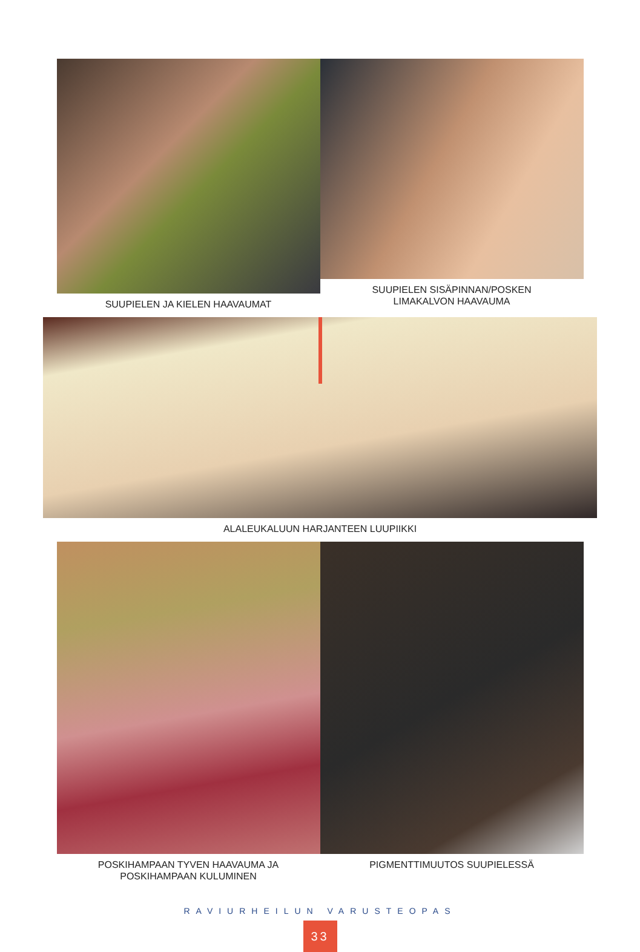SUUPIELEN JA KIELEN HAAVAUMAT SUUPIELEN SISÄPINNAN/POSKEN
LIMAKALVON HAAVAUMA
ALALEUKALUUN HARJANTEEN LUUPIIKKI
POSKIHAMPAAN TYVEN HAAVAUMA JA
POSKIHAMPAAN KULUMINEN
PIGMENTTIMUUTOS SUUPIELESSÄ
RAVIURHEILUN VARUSTEOPAS
33